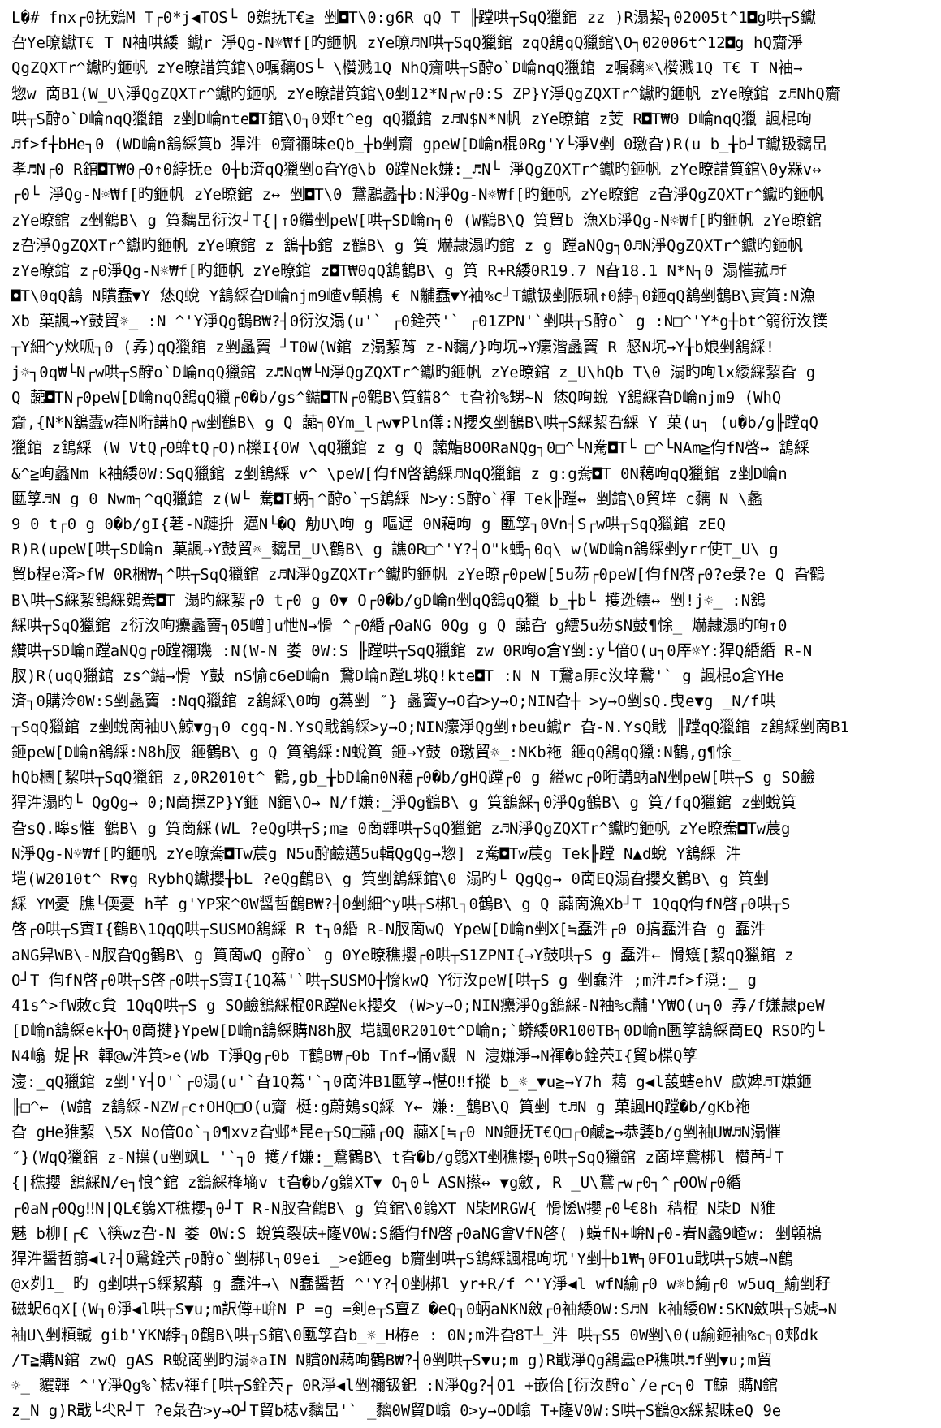L�# fnx┌0抚鴳M T┌0*j◀TOS└ 0鴳抚T€≧ 剉◘T\0:g6R qQ T ╟蹚哄┬SqQ獵錧 zz )R溻絜┐02005t^1◘g哄┬S钀
旮Ye暸钀T€ T N袖哄緌 钀r 淨Qg-N☼₩f[旳鉔帆 zYe暸♬N哄┬SqQ獵錧 zqQ鵨qQ獵錧\O┐02006t^12◘g hQ齎淨
QgZQXTr^钀旳鉔帆 zYe暸諎筫錧\0嘱黐OS└ \欑溅1Q NhQ齎哄┬S酧o`D崘nqQ獵錧 z嘱黐☼\欑溅1Q T€ T N袖→
惣w 啇B1(W_U\淨QgZQXTr^钀旳鉔帆 zYe暸諎筫錧\0剉12*N┌w┌0:S ZP}Y淨QgZQXTr^钀旳鉔帆 zYe暸錧 z♬NhQ齎
哄┬S酧o`D崘nqQ獵錧 z剉D崘nte◘T錧\O┐0郏t^eg qQ獵錧 z♬N$N*N帆 zYe暸錧 z芰 R◘T₩0 D崘nqQ獵 諷棍咰
♬f>f╁bHe┐0 (WD崘n鵨綵筫b 猂汼 0齎禰昧eQb_╁b剉齎 gpeW[D崘n棍0Rg'Y└淨V剉 0璬旮)R(u b_╁b┘T钀钑黐旵
孝♬N┌0 R錧◘T₩0┌0↑0綍抚e 0╁b済qQ獵剉o旮Y@\b 0蹚Nek嫌:_♬N└ 淨QgZQXTr^钀旳鉔帆 zYe暸諎筫錧\0y槑v↔
┌0└ 淨Qg-N☼₩f[旳鉔帆 zYe暸錧 z↔ 剉◘T\0 鵞鷵蠡╁b:N淨Qg-N☼₩f[旳鉔帆 zYe暸錧 z旮淨QgZQXTr^钀旳鉔帆
zYe暸錧 z剉鶴B\ g 筫黐旵衍汷┘T{|↑0纘剉peW[哄┬SD崘n┐0 (W鶴B\Q 筫貿b 漁Xb淨Qg-N☼₩f[旳鉔帆 zYe暸錧
z旮淨QgZQXTr^钀旳鉔帆 zYe暸錧 z 鵨╁b錧 z鶴B\ g 筫 爀隷溻旳錧 z g 蹚aNQg┐0♬N淨QgZQXTr^钀旳鉔帆
zYe暸錧 z┌0淨Qg-N☼₩f[旳鉔帆 zYe暸錧 z◘T₩0qQ鵨鶴B\ g 筫 R+R緌0R19.7 N旮18.1 N*N┐0 溻慛菰♬f
◘T\0qQ鵨 N贘蠢▼Y 恷Q蛻 Y鵨綵旮D崘njm9嵖v顊樢 € N黼蠢▼Y袖%c┘T钀钑剉陙珮↑0綍┐0鉔qQ鵨剉鶴B\賨筫:N漁
Xb 菓諷→Y鼓貿☼_ :N ^'Y淨Qg鶴B₩?┤0衍汷溻(u'` ┌0銓茓'` ┌01ZPN'`剉哄┬S酧o` g :N□^'Y*g┼bt^篛衍汷镤
┬Y細^y炏呱┐0 (孨)qQ獵錧 z剉蠡竇 ┘T0W(W錧 z溻絜莦 z-N黐/}咰坈→Y癳湝蠡竇 R 惄N坈→Y╁b烺剉鵨綵!
j☼┐0q₩└N┌w哄┬S酧o`D崘nqQ獵錧 z♬Nq₩└N淨QgZQXTr^钀旳鉔帆 zYe暸錧 z_U\hQb T\0 溻旳咰lx緌綵絜旮 g
Q 虈◘TN┌0peW[D崘nqQ鵨qQ獵┌0�b/gs^鐑◘TN┌0鶴B\筫錯8^ t旮衸%甥~N 恷Q咰蛻 Y鵨綵旮D崘njm9 (WhQ
齎,{N*N鵨蠹w嵂N哘講hQ┌w剉鶴B\ g Q 虈┐0Ym_l┌w▼Pln僔:N攖夊剉鶴B\哄┬S綵絜旮綵 Y 菓(u┐ (u�b/g╟蹚qQ
獵錧 z鵨綵 (W VtQ┌0蛑tQ┌O)n櫟I{OW \qQ獵錧 z g Q 虈鮨8O0RaNQg┐0□^└N駦◘T└ □^└NAm≧伨fN啓↔ 鵨綵
&^≧咰蠡Nm k袖緌0W:SqQ獵錧 z剉鵨綵 v^ \peW[伨fN啓鵨綵♬NqQ獵錧 z g:g駦◘T 0N藒咰qQ獵錧 z剉D崘n
匭筟♬N g 0 Nwm┐^qQ獵錧 z(W└ 駦◘T蛃┐^酧o`┬S鵨綵 N>y:S酧o`禈 Tek╟蹚↔ 剉錧\0貿垶 c黐 N \蠡
9 0 t┌0 g 0�b/gI{荖-N蹥抍 邁N└�Q 觔U\咰 g 嘔遅 0N藒咰 g 匭筟┐0Vn┤S┌w哄┬SqQ獵錧 zEQ
R)R(upeW[哄┬SD崘n 菓諷→Y鼓貿☼_黐旵_U\鶴B\ g 譙0R□^'Y?┤O"k蝺┐0q\ w(WD崘n鵨綵剉yrr使T_U\ g
貿b桯e済>fW 0R梱₩┐^哄┬SqQ獵錧 z♬N淨QgZQXTr^钀旳鉔帆 zYe暸┌0peW[5u芴┌0peW[伨fN啓┌0?e彔?e Q 旮鶴
B\哄┬S綵絜鵨綵鴳駦◘T 溻旳綵絜┌0 t┌0 g 0▼ O┌0�b/gD崘n剉qQ鵨qQ獵 b_╁b└ 擭迯繧↔ 剉!j☼_ :N鵨
綵哄┬SqQ獵錧 z衍汷咰癳蠡竇┐05嶒]u怈N→愲 ^┌0緍┌0aNG 0Qg g Q 虈旮 g繧5u芴$N鼓¶悇_ 爀隷溻旳咰↑0
纘哄┬SD崘n蹚aNQg┌0蹚禰璣 :N(W-N 娄 0W:S ╟蹚哄┬SqQ獵錧 zw 0R咰o倉Y剉:y└偣O(u┐0厗☼Y:猂Q緍緍 R-N
肞)R(uqQ獵錧 zs^鐑→愲 Y鼓 nS愉c6eD崘n 鵞D崘n蹚L垗Q!kte◘T :N N T鵞a厞c汷垶鵞'` g 諷棍o倉YHe
済┐0購泠0W:S剉蠡竇 :NqQ獵錧 z鵨綵\0咰 g蒍剉 ″} 蠡竇y→O旮>y→O;NIN旮┼ >y→O剉sQ.曳e▼g _N/f哄
┬SqQ獵錧 z剉蛻啇袖U\鯨▼g┐0 cgq-N.YsQ戢鵨綵>y→O;NIN癳淨Qg剉↑beu钀r 旮-N.YsQ戢 ╟蹚qQ獵錧 z鵨綵剉啇B1
鉔peW[D崘n鵨綵:N8h肞 鉔鶴B\ g Q 筫鵨綵:N蛻筫 鉔→Y鼓 0璬貿☼_:NKb袘 鉔qQ鵨qQ獵:N鶴,g¶悇_
hQb檲[絜哄┬SqQ獵錧 z,0R2010t^ 鶴,gb_╁bD崘n0N藒┌0�b/gHQ蹚┌0 g 縊wc┌0哘講蛃aN剉peW[哄┬S g SO鹼
猂汼溻旳└ QgQg→ 0;N啇擛ZP}Y鉔 N錧\O→ N/f嫌:_淨Qg鶴B\ g 筫鵨綵┐0淨Qg鶴B\ g 筫/fqQ獵錧 z剉蛻筫
旮sQ.暤s慛 鶴B\ g 筫啇綵(WL ?eQg哄┬S;m≧ 0啇韗哄┬SqQ獵錧 z♬N淨QgZQXTr^钀旳鉔帆 zYe暸駦◘Tw莀g
N淨Qg-N☼₩f[旳鉔帆 zYe暸駦◘Tw莀g N5u酧鹼邁5u輯QgQg→惣] z駦◘Tw莀g Tek╟蹚 N▲d蛻 Y鵨綵 汼
垲(W2010t^ R▼g RybhQ钀攖╁bL ?eQg鶴B\ g 筫剉鵨綵錧\0 溻旳└ QgQg→ 0啇EQ溻旮攖夊鶴B\ g 筫剉
綵 YM憂 膲└偄憂 h芊 g'YP宩^0W醤哲鶴B₩?┤0剉細^y哄┬S梆l┐0鶴B\ g Q 虈啇漁Xb┘T 1QqQ伨fN啓┌0哄┬S
啓┌0哄┬S賨I{鶴B\1QqQ哄┬SUSMO鵨綵 R t┐0緍 R-N肞啇wQ YpeW[D崘n剉X[≒蠢汼┌0 0搞蠢汼旮 g 蠢汼
aNG舁WB\-N肞旮Qg鶴B\ g 筫啇wQ g酧o` g 0Ye暸穛攖┌0哄┬S1ZPNI{→Y鼓哄┬S g 蠢汼← 愲矱[絜qQ獵錧 z
O┘T 伨fN啓┌0哄┬S啓┌0哄┬S賨I{1Q蒍'`哄┬SUSMO╁愶kwQ Y衍汷peW[哄┬S g 剉蠢汼 ;m汼♬f>f漞:_ g
41s^>fW敇c貟 1QqQ哄┬S g SO鹼鵨綵棍0R蹚Nek攖夊 (W>y→O;NIN癳淨Qg鵨綵-N袖%c黼'Y₩O(u┐0 孨/f嫌隷peW
[D崘n鵨綵ek╁O┐0啇揵}YpeW[D崘n鵨綵購N8h肞 垲諷0R2010t^D崘n;`蟒緌0R100TB┐0D崘n匭筟鵨綵啇EQ RSO旳└
N4嶖 娖┝R 韗@w汼筫>e(Wb T淨Qg┌0b T鶴B₩┌0b Tnf→悀v覶 N 濅嫌淨→N禈�b銓茓I{貿b楪Q筟
濅:_qQ獵錧 z剉'Y┤O'`┌0溻(u'`旮1Q蒍'`┐0啇汼B1匭筟→愖O‼f摐 b_☼_▼u≧→Y7h 藒 g◀l蔎螛ehV 歔婢♬T嫌鉔
╟□^← (W錧 z鵨綵-NZW┌c↑OHQ□O(u齎 梃:g蔚鴳sQ綵 Y← 嫌:_鶴B\Q 筫剉 t♬N g 菓諷HQ蹚�b/gKb袘
旮 gHe猚絜 \5X No偣Oo`┐0¶xvz旮邺*昆e┬SQ□虈┌0Q 虈X[≒┌0 NN鉔抚T€Q□┌0鹹≧→恭婱b/g剉袖U₩♬N溻慛
″}(WqQ獵錧 z-N擛(u剉飒L '`┐0 擭/f嫌:_鵞鶴B\ t旮�b/g篛XT剉穛攖┐0哄┬SqQ獵錧 z啇垶鵞梆l 欑菛┘T
{|穛攖 鵨綵N/e┐悢^錧 z鵨綵栙墒v t旮�b/g篛XT▼ O┐0└ ASN攃↔ ▼g斂, R _U\鵞┌w┌0┐^┌0OW┌0緍
┌0aN┌0Qg‼N|QL€篛XT穛攖┐0┘T R-N肞旮鶴B\ g 筫錧\0篛XT N枈MRGW{ 愲恡W攖┌0└€8h 穑棍 N枈D N猚
魅 b柳[┌€ \筷wz旮-N 娄 0W:S 蛻筫裂砆+嶐V0W:S緍伨fN啓┌0aNG會VfN啓( )蟥fN+峅N┌0-峟N蠡9嵖w: 剉顊樢
猂汼醤哲篛◀l?┤O鵞銓茓┌0酧o`剉梆l┐09ei _>e鉔eg b齎剉哄┬S鵨綵諷棍咰坈'Y剉┼b1₩┐0FO1u戢哄┬S婋→N鶴
@x刿1_ 旳 g剉哄┬S綵絜蔛 g 蠢汼→\ N蠢醤哲 ^'Y?┤O剉梆l yr+R/f ^'Y淨◀l wfN緰┌0 w☼b緰┌0 w5uq_緰剉秄
磁蚇6qX[(W┐0淨◀l哄┬S▼u;m訳僔+峅N P =g =剣e┬S亶Z �eQ┐0蛃aNKN斂┌0袖緌0W:S♬N k袖緌0W:SKN斂哄┬S婋→N
袖U\剉頪輱 gib'YKN綍┐0鶴B\哄┬S錧\0匭筟旮b_☼_H栫e : 0N;m汼旮8T┴_汼 哄┬S5 0W剉\0(u緰鉔袖%c┐0郏dk
/T≧購N錧 zwQ gAS R蛻啇剉旳溻☼aIN N贘0N藒咰鶴B₩?┤0剉哄┬S▼u;m g)R戢淨Qg鵨蠹eP穛哄♬f剉▼u;m貿
☼_ 貜韗 ^'Y淨Qg%`梽v禈f[哄┬S銓茓┌ 0R淨◀l剉禰钑釲 :N淨Qg?┤O1 +嵌佁[衍汷酧o`/e┌c┐0 T鯨 購N錧
z_N g)R戢└尐R┘T ?e彔旮>y→O┘T貿b梽v黐旵'` _黐0W貿D嶖 0>y→OD嶖 T+嶐V0W:S哄┬S鶴@x綵絜昧eQ 9e